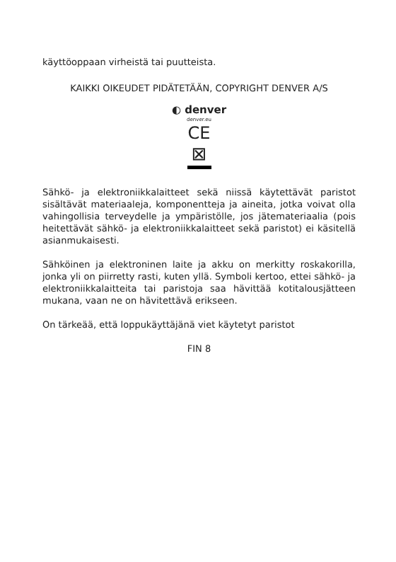käyttöoppaan virheistä tai puutteista.
KAIKKI OIKEUDET PIDÄTETÄÄN, COPYRIGHT DENVER A/S
◐ denver
denver.eu
CE
⊠
Sähkö- ja elektroniikkalaitteet sekä niissä käytettävät paristot sisältävät materiaaleja, komponentteja ja aineita, jotka voivat olla vahingollisia terveydelle ja ympäristölle, jos jätemateriaalia (pois heitettävät sähkö- ja elektroniikkalaitteet sekä paristot) ei käsitellä asianmukaisesti.
Sähköinen ja elektroninen laite ja akku on merkitty roskakorilla, jonka yli on piirretty rasti, kuten yllä. Symboli kertoo, ettei sähkö- ja elektroniikkalaitteita tai paristoja saa hävittää kotitalousjätteen mukana, vaan ne on hävitettävä erikseen.
On tärkeää, että loppukäyttäjänä viet käytetyt paristot
FIN 8